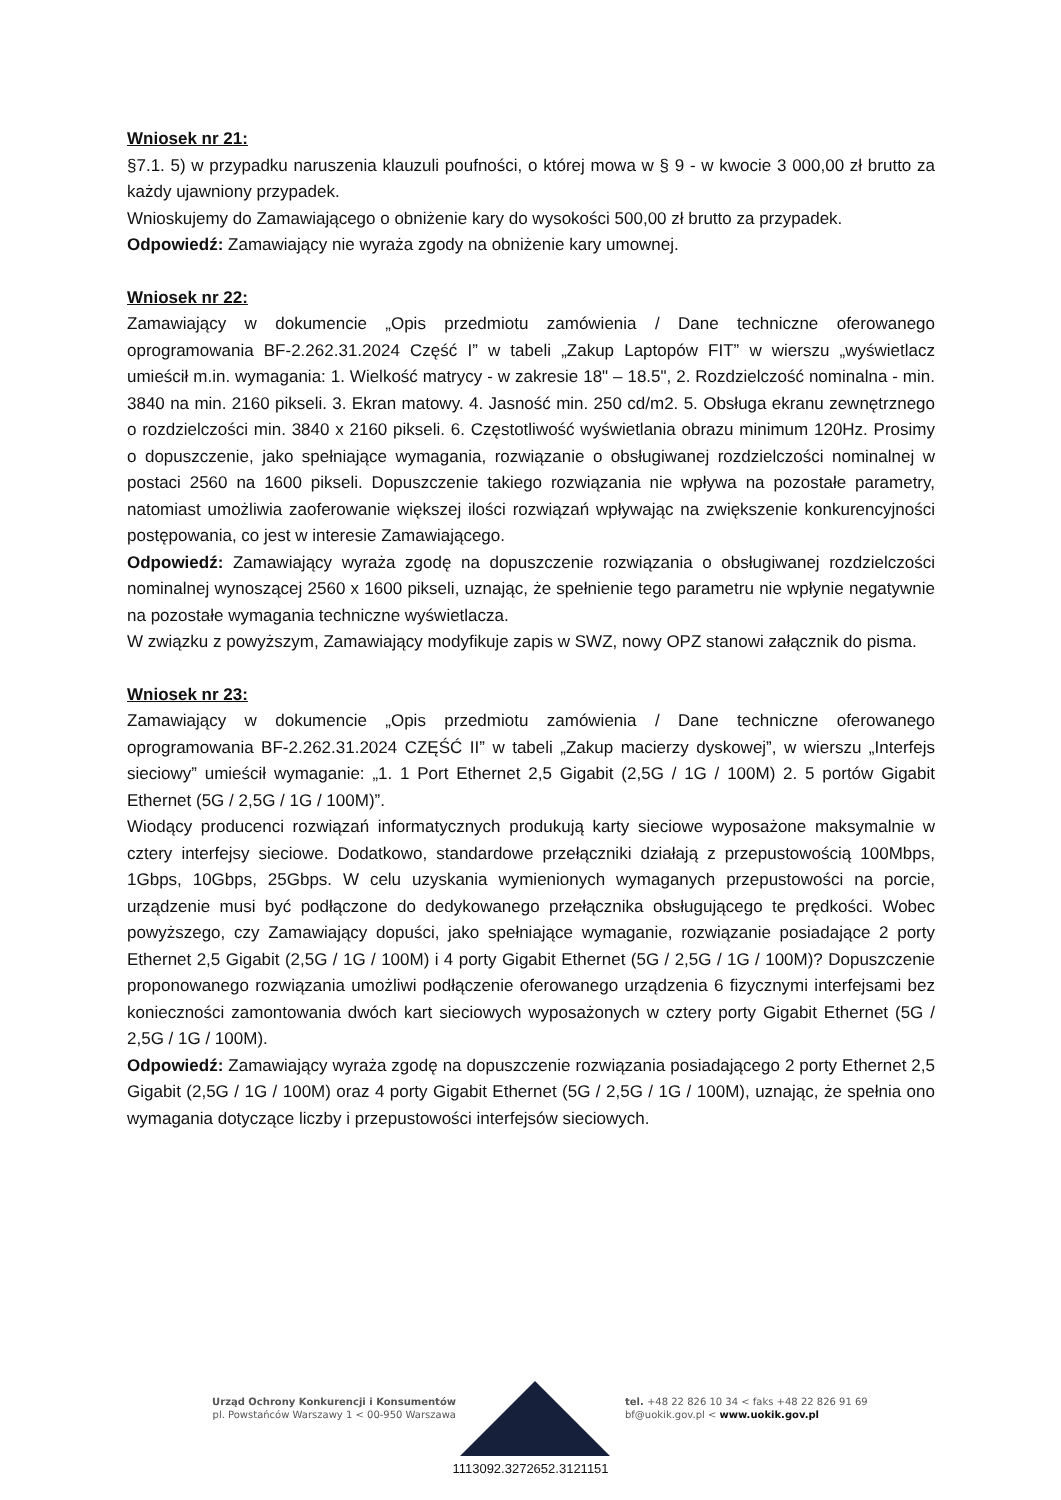Wniosek nr 21:
§7.1. 5) w przypadku naruszenia klauzuli poufności, o której mowa w § 9 - w kwocie 3 000,00 zł brutto za każdy ujawniony przypadek.
Wnioskujemy do Zamawiającego o obniżenie kary do wysokości 500,00 zł brutto za przypadek.
Odpowiedź: Zamawiający nie wyraża zgody na obniżenie kary umownej.
Wniosek nr 22:
Zamawiający w dokumencie „Opis przedmiotu zamówienia / Dane techniczne oferowanego oprogramowania BF-2.262.31.2024 Część I” w tabeli „Zakup Laptopów FIT” w wierszu „wyświetlacz umieścił m.in. wymagania: 1. Wielkość matrycy - w zakresie 18" – 18.5", 2. Rozdzielczość nominalna - min. 3840 na min. 2160 pikseli. 3. Ekran matowy. 4. Jasność min. 250 cd/m2. 5. Obsługa ekranu zewnętrznego o rozdzielczości min. 3840 x 2160 pikseli. 6. Częstotliwość wyświetlania obrazu minimum 120Hz. Prosimy o dopuszczenie, jako spełniające wymagania, rozwiązanie o obsługiwanej rozdzielczości nominalnej w postaci 2560 na 1600 pikseli. Dopuszczenie takiego rozwiązania nie wpływa na pozostałe parametry, natomiast umożliwia zaoferowanie większej ilości rozwiązań wpływając na zwiększenie konkurencyjności postępowania, co jest w interesie Zamawiającego.
Odpowiedź: Zamawiający wyraża zgodę na dopuszczenie rozwiązania o obsługiwanej rozdzielczości nominalnej wynoszącej 2560 x 1600 pikseli, uznając, że spełnienie tego parametru nie wpłynie negatywnie na pozostałe wymagania techniczne wyświetlacza.
W związku z powyższym, Zamawiający modyfikuje zapis w SWZ, nowy OPZ stanowi załącznik do pisma.
Wniosek nr 23:
Zamawiający w dokumencie „Opis przedmiotu zamówienia / Dane techniczne oferowanego oprogramowania BF-2.262.31.2024 CZĘŚĆ II” w tabeli „Zakup macierzy dyskowej”, w wierszu „Interfejs sieciowy” umieścił wymaganie: „1. 1 Port Ethernet 2,5 Gigabit (2,5G / 1G / 100M) 2. 5 portów Gigabit Ethernet (5G / 2,5G / 1G / 100M)”.
Wiodący producenci rozwiązań informatycznych produkują karty sieciowe wyposażone maksymalnie w cztery interfejsy sieciowe. Dodatkowo, standardowe przełączniki działają z przepustowością 100Mbps, 1Gbps, 10Gbps, 25Gbps. W celu uzyskania wymienionych wymaganych przepustowości na porcie, urządzenie musi być podłączone do dedykowanego przełącznika obsługującego te prędkości. Wobec powyższego, czy Zamawiający dopuści, jako spełniające wymaganie, rozwiązanie posiadające 2 porty Ethernet 2,5 Gigabit (2,5G / 1G / 100M) i 4 porty Gigabit Ethernet (5G / 2,5G / 1G / 100M)? Dopuszczenie proponowanego rozwiązania umożliwi podłączenie oferowanego urządzenia 6 fizycznymi interfejsami bez konieczności zamontowania dwóch kart sieciowych wyposażonych w cztery porty Gigabit Ethernet (5G / 2,5G / 1G / 100M).
Odpowiedź: Zamawiający wyraża zgodę na dopuszczenie rozwiązania posiadającego 2 porty Ethernet 2,5 Gigabit (2,5G / 1G / 100M) oraz 4 porty Gigabit Ethernet (5G / 2,5G / 1G / 100M), uznając, że spełnia ono wymagania dotyczące liczby i przepustowości interfejsów sieciowych.
Urząd Ochrony Konkurencji i Konsumentów
pl. Powstańców Warszawy 1 < 00-950 Warszawa
tel. +48 22 826 10 34 < faks +48 22 826 91 69
bf@uokik.gov.pl < www.uokik.gov.pl
1113092.3272652.3121151